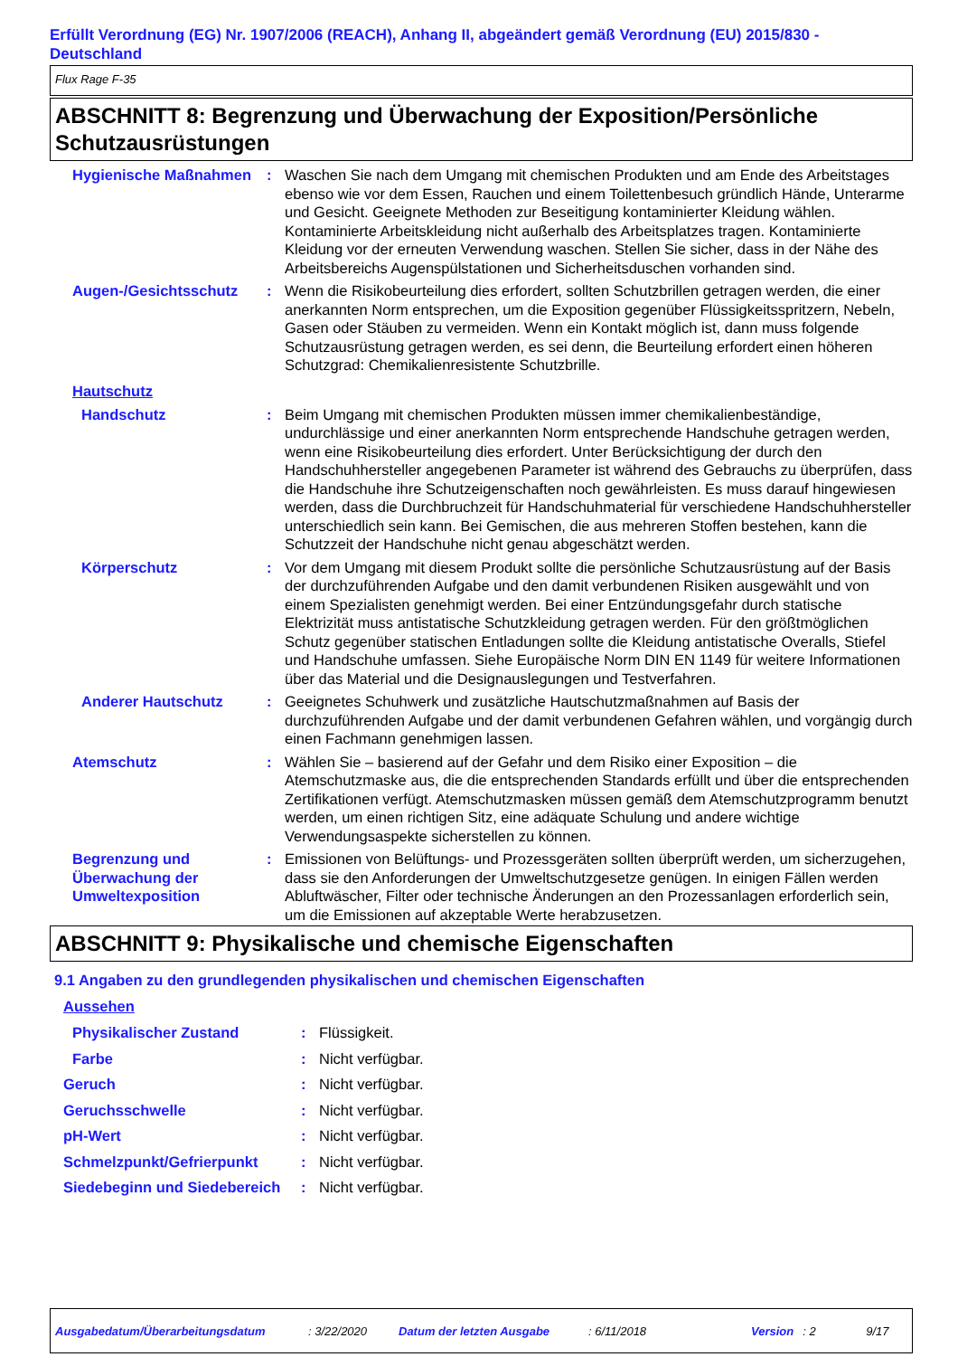Erfüllt Verordnung (EG) Nr. 1907/2006 (REACH), Anhang II, abgeändert gemäß Verordnung (EU) 2015/830 - Deutschland
Flux Rage F-35
ABSCHNITT 8: Begrenzung und Überwachung der Exposition/Persönliche Schutzausrüstungen
Hygienische Maßnahmen : Waschen Sie nach dem Umgang mit chemischen Produkten und am Ende des Arbeitstages ebenso wie vor dem Essen, Rauchen und einem Toilettenbesuch gründlich Hände, Unterarme und Gesicht. Geeignete Methoden zur Beseitigung kontaminierter Kleidung wählen. Kontaminierte Arbeitskleidung nicht außerhalb des Arbeitsplatzes tragen. Kontaminierte Kleidung vor der erneuten Verwendung waschen. Stellen Sie sicher, dass in der Nähe des Arbeitsbereichs Augenspülstationen und Sicherheitsduschen vorhanden sind.
Augen-/Gesichtsschutz : Wenn die Risikobeurteilung dies erfordert, sollten Schutzbrillen getragen werden, die einer anerkannten Norm entsprechen, um die Exposition gegenüber Flüssigkeitsspritzern, Nebeln, Gasen oder Stäuben zu vermeiden. Wenn ein Kontakt möglich ist, dann muss folgende Schutzausrüstung getragen werden, es sei denn, die Beurteilung erfordert einen höheren Schutzgrad: Chemikalienresistente Schutzbrille.
Hautschutz
Handschutz : Beim Umgang mit chemischen Produkten müssen immer chemikalienbeständige, undurchlässige und einer anerkannten Norm entsprechende Handschuhe getragen werden, wenn eine Risikobeurteilung dies erfordert. Unter Berücksichtigung der durch den Handschuhhersteller angegebenen Parameter ist während des Gebrauchs zu überprüfen, dass die Handschuhe ihre Schutzeigenschaften noch gewährleisten. Es muss darauf hingewiesen werden, dass die Durchbruchzeit für Handschuhmaterial für verschiedene Handschuhhersteller unterschiedlich sein kann. Bei Gemischen, die aus mehreren Stoffen bestehen, kann die Schutzzeit der Handschuhe nicht genau abgeschätzt werden.
Körperschutz : Vor dem Umgang mit diesem Produkt sollte die persönliche Schutzausrüstung auf der Basis der durchzuführenden Aufgabe und den damit verbundenen Risiken ausgewählt und von einem Spezialisten genehmigt werden. Bei einer Entzündungsgefahr durch statische Elektrizität muss antistatische Schutzkleidung getragen werden. Für den größtmöglichen Schutz gegenüber statischen Entladungen sollte die Kleidung antistatische Overalls, Stiefel und Handschuhe umfassen. Siehe Europäische Norm DIN EN 1149 für weitere Informationen über das Material und die Designauslegungen und Testverfahren.
Anderer Hautschutz : Geeignetes Schuhwerk und zusätzliche Hautschutzmaßnahmen auf Basis der durchzuführenden Aufgabe und der damit verbundenen Gefahren wählen, und vorgängig durch einen Fachmann genehmigen lassen.
Atemschutz : Wählen Sie – basierend auf der Gefahr und dem Risiko einer Exposition – die Atemschutzmaske aus, die die entsprechenden Standards erfüllt und über die entsprechenden Zertifikationen verfügt. Atemschutzmasken müssen gemäß dem Atemschutzprogramm benutzt werden, um einen richtigen Sitz, eine adäquate Schulung und andere wichtige Verwendungsaspekte sicherstellen zu können.
Begrenzung und Überwachung der Umweltexposition
: Emissionen von Belüftungs- und Prozessgeräten sollten überprüft werden, um sicherzugehen, dass sie den Anforderungen der Umweltschutzgesetze genügen. In einigen Fällen werden Abluftwäscher, Filter oder technische Änderungen an den Prozessanlagen erforderlich sein, um die Emissionen auf akzeptable Werte herabzusetzen.
ABSCHNITT 9: Physikalische und chemische Eigenschaften
9.1 Angaben zu den grundlegenden physikalischen und chemischen Eigenschaften
Aussehen
Physikalischer Zustand : Flüssigkeit.
Farbe : Nicht verfügbar.
Geruch : Nicht verfügbar.
Geruchsschwelle : Nicht verfügbar.
pH-Wert : Nicht verfügbar.
Schmelzpunkt/Gefrierpunkt : Nicht verfügbar.
Siedebeginn und Siedebereich : Nicht verfügbar.
Ausgabedatum/Überarbeitungsdatum: 3/22/2020 Datum der letzten Ausgabe: 6/11/2018 Version: 2 9/17